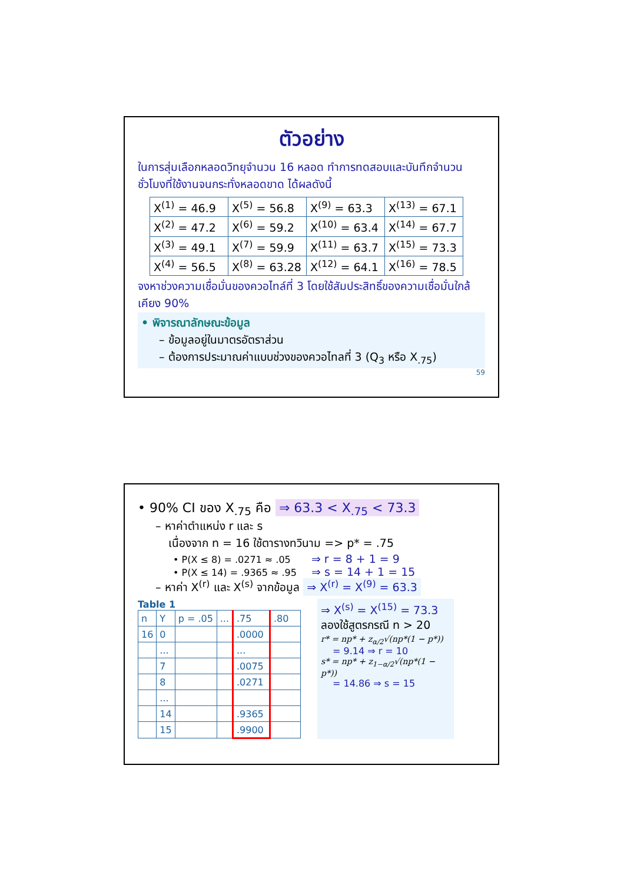ตัวอย่าง
ในการสุ่มเลือกหลอดวิทยุจำนวน 16 หลอด ทำการทดสอบและบันทึกจำนวนชั่วโมงที่ใช้งานจนกระทั่งหลอดขาด ได้ผลดังนี้
| X<sup>(1)</sup> = 46.9 | X<sup>(5)</sup> = 56.8 | X<sup>(9)</sup> = 63.3 | X<sup>(13)</sup> = 67.1 |
| X<sup>(2)</sup> = 47.2 | X<sup>(6)</sup> = 59.2 | X<sup>(10)</sup> = 63.4 | X<sup>(14)</sup> = 67.7 |
| X<sup>(3)</sup> = 49.1 | X<sup>(7)</sup> = 59.9 | X<sup>(11)</sup> = 63.7 | X<sup>(15)</sup> = 73.3 |
| X<sup>(4)</sup> = 56.5 | X<sup>(8)</sup> = 63.28 | X<sup>(12)</sup> = 64.1 | X<sup>(16)</sup> = 78.5 |
จงหาช่วงความเชื่อมั่นของควอไทล์ที่ 3 โดยใช้สัมประสิทธิ์ของความเชื่อมั่นใกล้เคียง 90%
• พิจารณาลักษณะข้อมูล
– ข้อมูลอยู่ในมาตรอัตราส่วน
– ต้องการประมาณค่าแบบช่วงของควอไทลที่ 3 (Q<sub>3</sub> หรือ X<sub>.75</sub>)
59
• 90% CI ของ X<sub>.75</sub> คือ ⇒ 63.3 < X<sub>.75</sub> < 73.3
– หาค่าตำแหน่ง r และ s
เนื่องจาก n = 16 ใช้ตารางทวินาม => p* = .75
• P(X ≤ 8) = .0271 ≈ .05 ⇒ r = 8 + 1 = 9
• P(X ≤ 14) = .9365 ≈ .95 ⇒ s = 14 + 1 = 15
– หาค่า X<sup>(r)</sup> และ X<sup>(s)</sup> จากข้อมูล ⇒ X<sup>(r)</sup> = X<sup>(9)</sup> = 63.3
Table 1
| n | Y | p = .05 | ... | .75 | .80 |
| 16 | 0 | | | .0000 | |
| | ... | | | ... | |
| | 7 | | | .0075 | |
| | 8 | | | .0271 | |
| | ... | | | | |
| | 14 | | | .9365 | |
| | 15 | | | .9900 | |
⇒ X<sup>(s)</sup> = X<sup>(15)</sup> = 73.3
ลองใช้สูตรกรณี n > 20
r* = np* + z<sub>α/2</sub>√(np*(1 − p*))
= 9.14 ⇒ r = 10
s* = np* + z<sub>1−α/2</sub>√(np*(1 − p*))
= 14.86 ⇒ s = 15